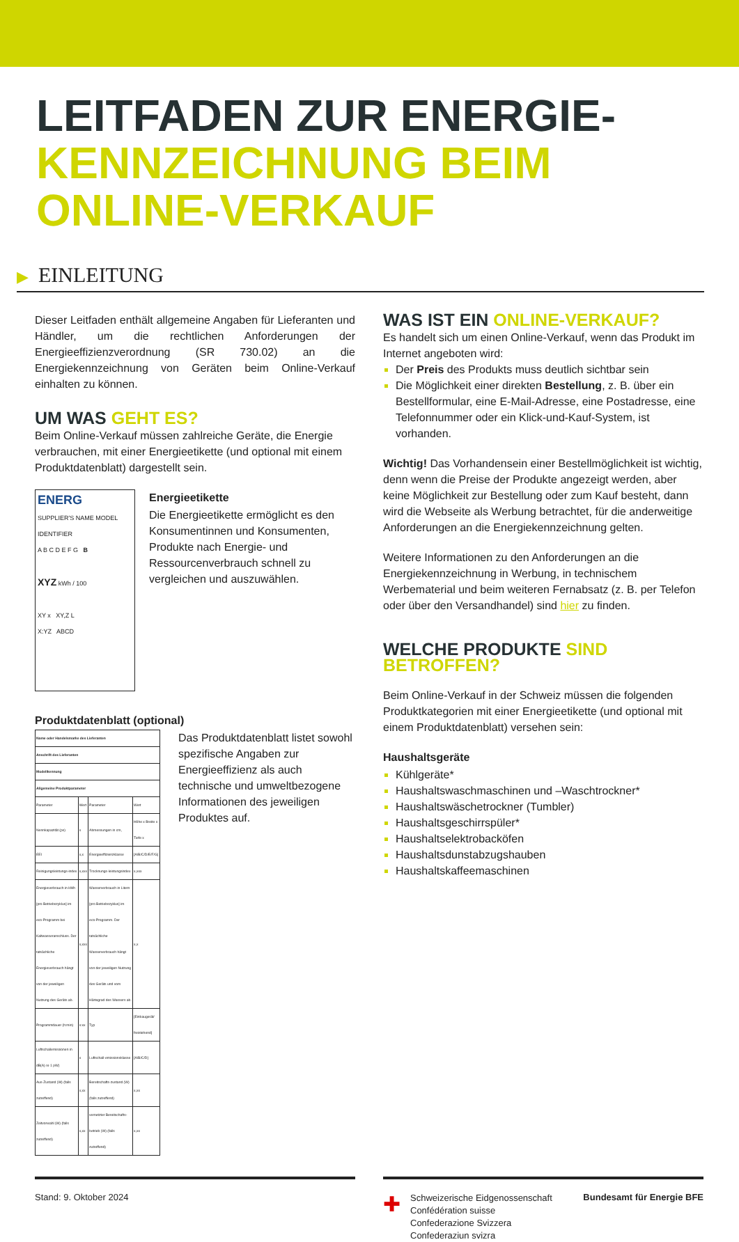LEITFADEN ZUR ENERGIE-
KENNZEICHNUNG BEIM
ONLINE-VERKAUF
▶ EINLEITUNG
Dieser Leitfaden enthält allgemeine Angaben für Lieferanten und Händler, um die rechtlichen Anforderungen der Energieeffizienzverordnung (SR 730.02) an die Energiekennzeichnung von Geräten beim Online-Verkauf einhalten zu können.
UM WAS GEHT ES?
Beim Online-Verkauf müssen zahlreiche Geräte, die Energie verbrauchen, mit einer Energieetikette (und optional mit einem Produktdatenblatt) dargestellt sein.
ENERG
SUPPLIER'S NAME MODEL IDENTIFIER
A B C D E F G B
XYZ kWh / 100
XY x XY,Z L
X:YZ ABCD
Energieetikette
Die Energieetikette ermöglicht es den Konsumentinnen und Konsumenten, Produkte nach Energie- und Ressourcenverbrauch schnell zu vergleichen und auszuwählen.
Produktdatenblatt (optional)
| Name oder Handelsmarke des Lieferanten | | | |
| Anschrift des Lieferanten | | | |
| Modellkennung | | | |
| Allgemeine Produktparameter | | | |
| Parameter | Wert | Parameter | Wert |
| Nennkapazität (ps) | x | Abmessungen in cm, | Höhe x Breite x Tiefe x |
| EEI | x,x | Energieeffizienzklasse | [A/B/C/D/E/F/G] |
| Reinigungsleistungs-index | x,xxx | Trocknungs-leistungsindex | x,xxx |
| Energieverbrauch in kWh [pro Betriebszyklus] im eco-Programm bei Kaltwasseranschluss. Der tatsächliche Energieverbrauch hängt von der jeweiligen Nutzung des Geräts ab. | x,xxx | Wasserverbrauch in Litern [pro Betriebszyklus] im eco-Programm. Der tatsächliche Wasserverbrauch hängt von der jeweiligen Nutzung des Geräts und vom Härtegrad des Wassers ab. | x,x |
| Programmdauer (h:min) | x:xx | Typ | [Einbaugerät/ freistehend] |
| Luftschallemissionen in dB(A) re 1 pW) | x | Luftschall-emissionsklasse | [A/B/C/D] |
| Aus-Zustand (W) (falls zutreffend) | x,xx | Bereitschafts-zustand (W) (falls zutreffend) | x,xx |
| Zeitvorwahl (W) (falls zutreffend) | x,xx | vernetzter Bereitschafts-betrieb (W) (falls zutreffend) | x,xx |
Das Produktdatenblatt listet sowohl spezifische Angaben zur Energieeffizienz als auch technische und umweltbezogene Informationen des jeweiligen Produktes auf.
WAS IST EIN ONLINE-VERKAUF?
Es handelt sich um einen Online-Verkauf, wenn das Produkt im Internet angeboten wird:
Der Preis des Produkts muss deutlich sichtbar sein
Die Möglichkeit einer direkten Bestellung, z. B. über ein Bestellformular, eine E-Mail-Adresse, eine Postadresse, eine Telefonnummer oder ein Klick-und-Kauf-System, ist vorhanden.
Wichtig! Das Vorhandensein einer Bestellmöglichkeit ist wichtig, denn wenn die Preise der Produkte angezeigt werden, aber keine Möglichkeit zur Bestellung oder zum Kauf besteht, dann wird die Webseite als Werbung betrachtet, für die anderweitige Anforderungen an die Energiekennzeichnung gelten.
Weitere Informationen zu den Anforderungen an die Energiekennzeichnung in Werbung, in technischem Werbematerial und beim weiteren Fernabsatz (z. B. per Telefon oder über den Versandhandel) sind hier zu finden.
WELCHE PRODUKTE SIND BETROFFEN?
Beim Online-Verkauf in der Schweiz müssen die folgenden Produktkategorien mit einer Energieetikette (und optional mit einem Produktdatenblatt) versehen sein:
Haushaltsgeräte
Kühlgeräte*
Haushaltswaschmaschinen und –Waschtrockner*
Haushaltswäschetrockner (Tumbler)
Haushaltsgeschirrspüler*
Haushaltselektrobacköfen
Haushaltsdunstabzugshauben
Haushaltskaffeemaschinen
Stand: 9. Oktober 2024
✚ Schweizerische Eidgenossenschaft
Confédération suisse
Confederazione Svizzera
Confederaziun svizra Bundesamt für Energie BFE